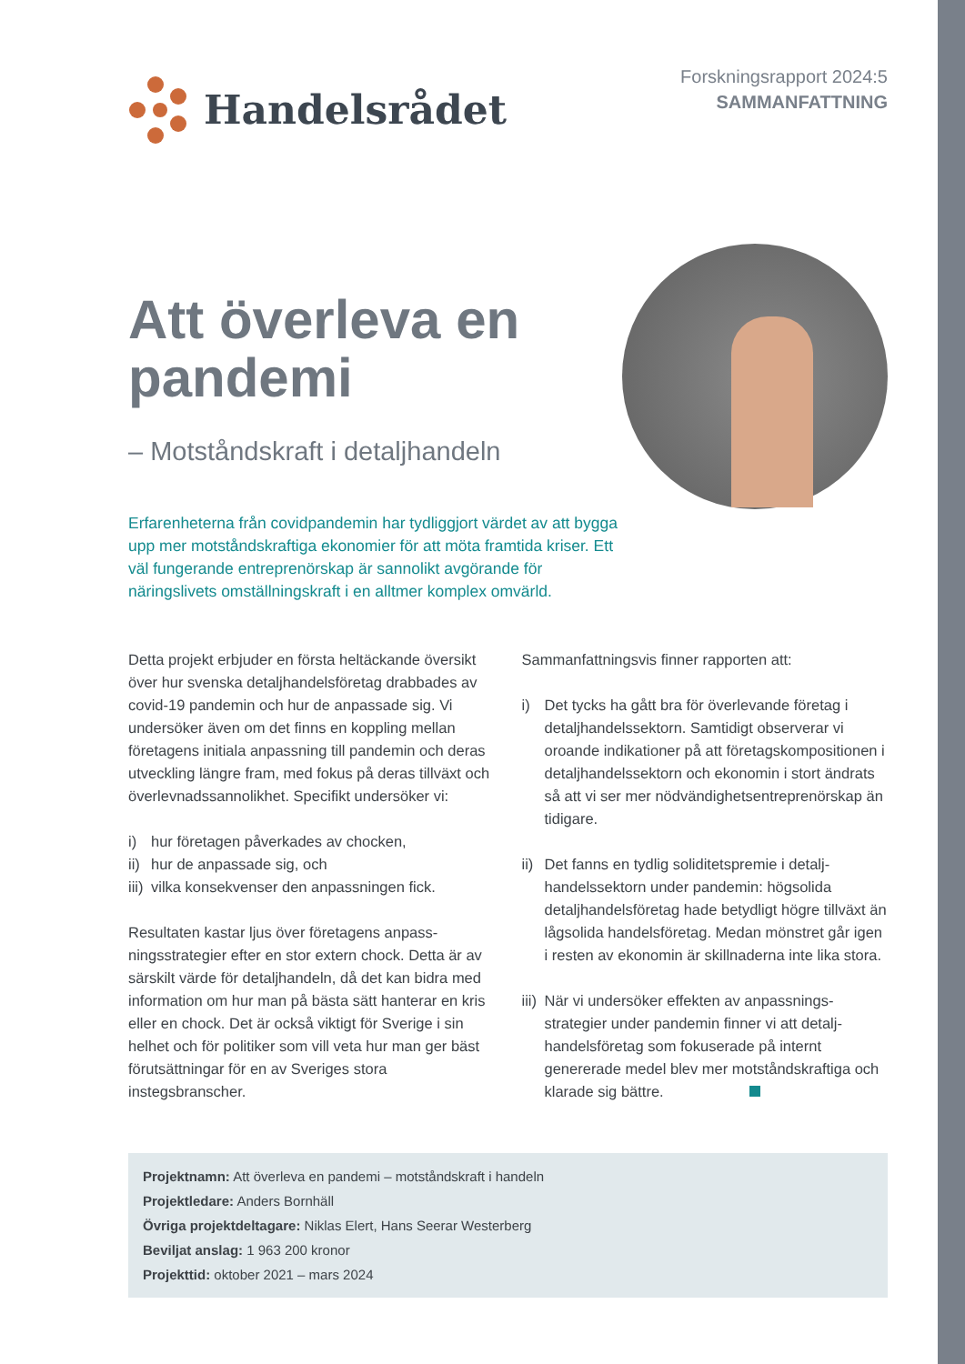Handelsrådet
Forskningsrapport 2024:5
SAMMANFATTNING
Att överleva en pandemi
– Motståndskraft i detaljhandeln
Erfarenheterna från covidpandemin har tydliggjort värdet av att bygga upp mer motståndskraftiga ekonomier för att möta framtida kriser. Ett väl fungerande entreprenörskap är sannolikt avgörande för näringslivets omställningskraft i en alltmer komplex omvärld.
Detta projekt erbjuder en första heltäckande översikt över hur svenska detaljhandelsföretag drabbades av covid-19 pandemin och hur de anpassade sig. Vi undersöker även om det finns en koppling mellan företagens initiala anpassning till pandemin och deras utveckling längre fram, med fokus på deras tillväxt och överlevnads­sannolikhet. Specifikt undersöker vi:
i) hur företagen påverkades av chocken,
ii) hur de anpassade sig, och
iii) vilka konsekvenser den anpassningen fick.
Resultaten kastar ljus över företagens anpass­ningsstrategier efter en stor extern chock. Detta är av särskilt värde för detaljhandeln, då det kan bidra med information om hur man på bästa sätt hanterar en kris eller en chock. Det är också viktigt för Sverige i sin helhet och för politiker som vill veta hur man ger bäst förutsättningar för en av Sveriges stora instegsbranscher.
Sammanfattningsvis finner rapporten att:
i) Det tycks ha gått bra för överlevande företag i detaljhandelssektorn. Samtidigt observerar vi oroande indikationer på att företags­kompositionen i detaljhandelssektorn och ekonomin i stort ändrats så att vi ser mer nödvändighetsentreprenörskap än tidigare.
ii) Det fanns en tydlig soliditetspremie i detalj­handelssektorn under pandemin: högsolida detaljhandelsföretag hade betydligt högre tillväxt än lågsolida handelsföretag. Medan mönstret går igen i resten av ekonomin är skillnaderna inte lika stora.
iii) När vi undersöker effekten av anpassnings­strategier under pandemin finner vi att detalj­handelsföretag som fokuserade på internt genererade medel blev mer motstånds­kraftiga och klarade sig bättre.
Projektnamn: Att överleva en pandemi – motståndskraft i handeln
Projektledare: Anders Bornhäll
Övriga projektdeltagare: Niklas Elert, Hans Seerar Westerberg
Beviljat anslag: 1 963 200 kronor
Projekttid: oktober 2021 – mars 2024